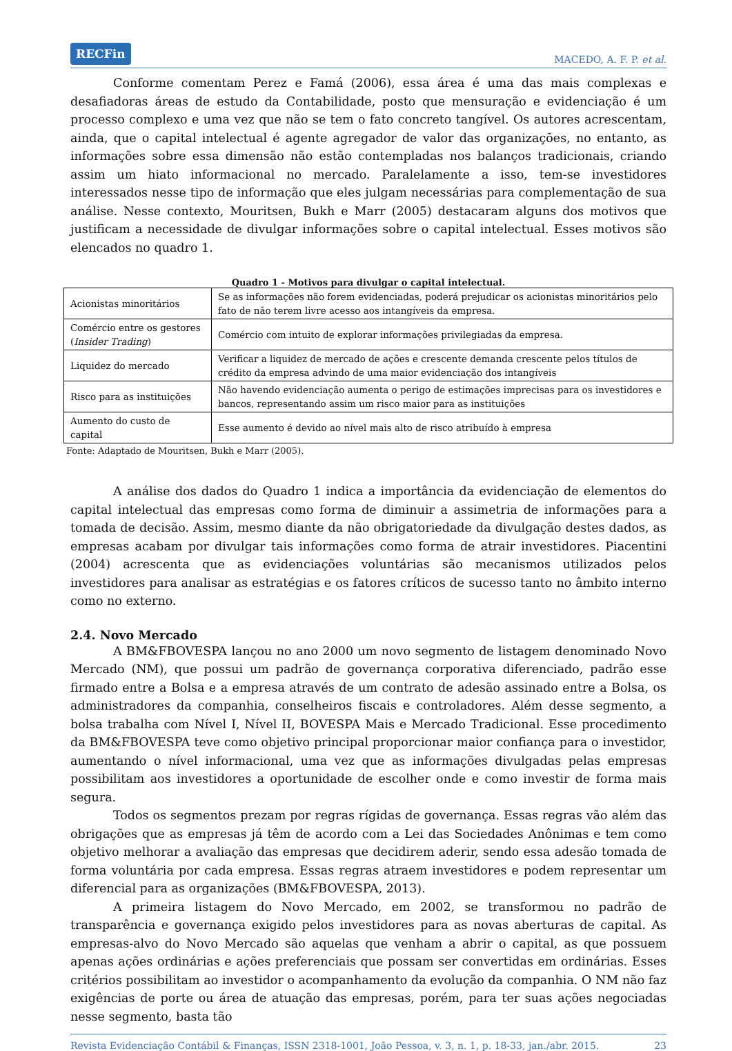RECFin MACEDO, A. F. P. et al.
Conforme comentam Perez e Famá (2006), essa área é uma das mais complexas e desafiadoras áreas de estudo da Contabilidade, posto que mensuração e evidenciação é um processo complexo e uma vez que não se tem o fato concreto tangível. Os autores acrescentam, ainda, que o capital intelectual é agente agregador de valor das organizações, no entanto, as informações sobre essa dimensão não estão contempladas nos balanços tradicionais, criando assim um hiato informacional no mercado. Paralelamente a isso, tem-se investidores interessados nesse tipo de informação que eles julgam necessárias para complementação de sua análise. Nesse contexto, Mouritsen, Bukh e Marr (2005) destacaram alguns dos motivos que justificam a necessidade de divulgar informações sobre o capital intelectual. Esses motivos são elencados no quadro 1.
Quadro 1 - Motivos para divulgar o capital intelectual.
| Acionistas minoritários | Se as informações não forem evidenciadas, poderá prejudicar os acionistas minoritários pelo fato de não terem livre acesso aos intangíveis da empresa. |
| Comércio entre os gestores ( Insider Trading ) | Comércio com intuito de explorar informações privilegiadas da empresa. |
| Liquidez do mercado | Verificar a liquidez de mercado de ações e crescente demanda crescente pelos títulos de crédito da empresa advindo de uma maior evidenciação dos intangíveis |
| Risco para as instituições | Não havendo evidenciação aumenta o perigo de estimações imprecisas para os investidores e bancos, representando assim um risco maior para as instituições |
| Aumento do custo de capital | Esse aumento é devido ao nível mais alto de risco atribuído à empresa |
Fonte: Adaptado de Mouritsen, Bukh e Marr (2005).
A análise dos dados do Quadro 1 indica a importância da evidenciação de elementos do capital intelectual das empresas como forma de diminuir a assimetria de informações para a tomada de decisão. Assim, mesmo diante da não obrigatoriedade da divulgação destes dados, as empresas acabam por divulgar tais informações como forma de atrair investidores. Piacentini (2004) acrescenta que as evidenciações voluntárias são mecanismos utilizados pelos investidores para analisar as estratégias e os fatores críticos de sucesso tanto no âmbito interno como no externo.
2.4. Novo Mercado
A BM&FBOVESPA lançou no ano 2000 um novo segmento de listagem denominado Novo Mercado (NM), que possui um padrão de governança corporativa diferenciado, padrão esse firmado entre a Bolsa e a empresa através de um contrato de adesão assinado entre a Bolsa, os administradores da companhia, conselheiros fiscais e controladores. Além desse segmento, a bolsa trabalha com Nível I, Nível II, BOVESPA Mais e Mercado Tradicional. Esse procedimento da BM&FBOVESPA teve como objetivo principal proporcionar maior confiança para o investidor, aumentando o nível informacional, uma vez que as informações divulgadas pelas empresas possibilitam aos investidores a oportunidade de escolher onde e como investir de forma mais segura.
Todos os segmentos prezam por regras rígidas de governança. Essas regras vão além das obrigações que as empresas já têm de acordo com a Lei das Sociedades Anônimas e tem como objetivo melhorar a avaliação das empresas que decidirem aderir, sendo essa adesão tomada de forma voluntária por cada empresa. Essas regras atraem investidores e podem representar um diferencial para as organizações (BM&FBOVESPA, 2013).
A primeira listagem do Novo Mercado, em 2002, se transformou no padrão de transparência e governança exigido pelos investidores para as novas aberturas de capital. As empresas-alvo do Novo Mercado são aquelas que venham a abrir o capital, as que possuem apenas ações ordinárias e ações preferenciais que possam ser convertidas em ordinárias. Esses critérios possibilitam ao investidor o acompanhamento da evolução da companhia. O NM não faz exigências de porte ou área de atuação das empresas, porém, para ter suas ações negociadas nesse segmento, basta tão
Revista Evidenciação Contábil & Finanças, ISSN 2318-1001, João Pessoa, v. 3, n. 1, p. 18-33, jan./abr. 2015. 23